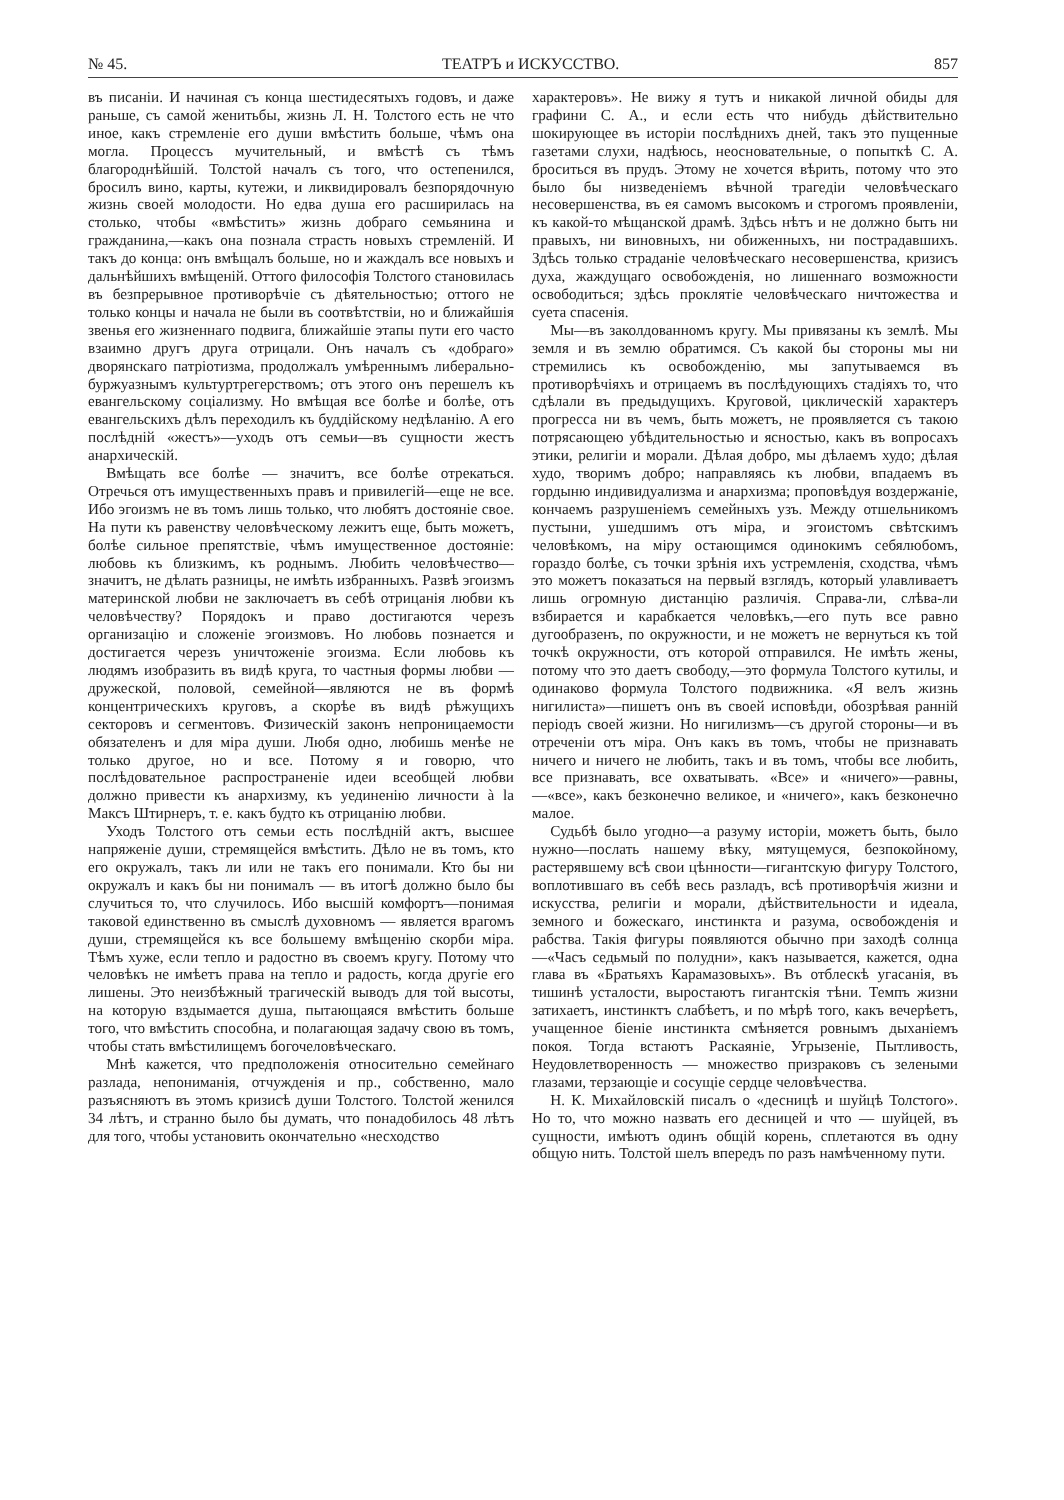№ 45. ТЕАТРЪ и ИСКУССТВО. 857
въ писанiи. И начиная съ конца шестидесятыхъ годовъ, и даже раньше, съ самой женитьбы, жизнь Л. Н. Толстого есть не что иное, какъ стремленiе его души вмѣстить больше, чѣмъ она могла. Процессъ мучительный, и вмѣстѣ съ тѣмъ благороднѣйшiй. Толстой началъ съ того, что остепенился, бросилъ вино, карты, кутежи, и ликвидировалъ безпорядочную жизнь своей молодости. Но едва душа его расширилась на столько, чтобы «вмѣстить» жизнь добраго семьянина и гражданина,—какъ она познала страсть новыхъ стремленiй. И такъ до конца: онъ вмѣщалъ больше, но и жаждалъ все новыхъ и дальнѣйшихъ вмѣщенiй. Оттого философiя Толстого становилась въ безпрерывное противорѣчiе съ дѣятельностью; оттого не только концы и начала не были въ соотвѣтствiи, но и ближайшiя звенья его жизненнаго подвига, ближайшiе этапы пути его часто взаимно другъ друга отрицали. Онъ началъ съ «добраго» дворянскаго патрiотизма, продолжалъ умѣреннымъ либерально-буржуазнымъ культуртрегерствомъ; отъ этого онъ перешелъ къ евангельскому соцiализму. Но вмѣщая все болѣе и болѣе, отъ евангельскихъ дѣлъ переходилъ къ буддiйскому недѣланiю. А его послѣднiй «жестъ»—уходъ отъ семьи—въ сущности жестъ анархическiй.
Вмѣщать все болѣе — значитъ, все болѣе отрекаться. Отречься отъ имущественныхъ правъ и привилегiй—еще не все. Ибо эгоизмъ не въ томъ лишь только, что любятъ достоянiе свое. На пути къ равенству человѣческому лежитъ еще, быть можетъ, болѣе сильное препятствiе, чѣмъ имущественное достоянiе: любовь къ близкимъ, къ роднымъ. Любить человѣчество—значитъ, не дѣлать разницы, не имѣть избранныхъ. Развѣ эгоизмъ материнской любви не заключаетъ въ себѣ отрицанiя любви къ человѣчеству? Порядокъ и право достигаются черезъ организацiю и сложенiе эгоизмовъ. Но любовь познается и достигается черезъ уничтоженiе эгоизма. Если любовь къ людямъ изобразить въ видѣ круга, то частныя формы любви — дружеской, половой, семейной—являются не въ формѣ концентрическихъ круговъ, а скорѣе въ видѣ рѣжущихъ секторовъ и сегментовъ. Физическiй законъ непроницаемости обязателенъ и для мiра души. Любя одно, любишь менѣе не только другое, но и все. Потому я и говорю, что послѣдовательное распространенiе идеи всеобщей любви должно привести къ анархизму, къ уединенiю личности à la Максъ Штирнеръ, т. е. какъ будто къ отрицанiю любви.
Уходъ Толстого отъ семьи есть послѣднiй актъ, высшее напряженiе души, стремящейся вмѣстить. Дѣло не въ томъ, кто его окружалъ, такъ ли или не такъ его понимали. Кто бы ни окружалъ и какъ бы ни понималъ — въ итогѣ должно было бы случиться то, что случилось. Ибо высшiй комфортъ—понимая таковой единственно въ смыслѣ духовномъ — является врагомъ души, стремящейся къ все большему вмѣщенiю скорби мiра. Тѣмъ хуже, если тепло и радостно въ своемъ кругу. Потому что человѣкъ не имѣетъ права на тепло и радость, когда другiе его лишены. Это неизбѣжный трагическiй выводъ для той высоты, на которую вздымается душа, пытающаяся вмѣстить больше того, что вмѣстить способна, и полагающая задачу свою въ томъ, чтобы стать вмѣстилищемъ богочеловѣческаго.
Мнѣ кажется, что предположенiя относительно семейнаго разлада, непониманiя, отчужденiя и пр., собственно, мало разъясняютъ въ этомъ кризисѣ души Толстого. Толстой женился 34 лѣтъ, и странно было бы думать, что понадобилось 48 лѣтъ для того, чтобы установить окончательно «несходство
характеровъ». Не вижу я тутъ и никакой личной обиды для графини С. А., и если есть что нибудь дѣйствительно шокирующее въ исторiи послѣднихъ дней, такъ это пущенные газетами слухи, надѣюсь, неосновательные, о попыткѣ С. А. броситься въ прудъ. Этому не хочется вѣрить, потому что это было бы низведенiемъ вѣчной трагедiи человѣческаго несовершенства, въ ея самомъ высокомъ и строгомъ проявленiи, къ какой-то мѣщанской драмѣ. Здѣсь нѣтъ и не должно быть ни правыхъ, ни виновныхъ, ни обиженныхъ, ни пострадавшихъ. Здѣсь только страданiе человѣческаго несовершенства, кризисъ духа, жаждущаго освобожденiя, но лишеннаго возможности освободиться; здѣсь проклятiе человѣческаго ничтожества и суета спасенiя.
Мы—въ заколдованномъ кругу. Мы привязаны къ землѣ. Мы земля и въ землю обратимся. Съ какой бы стороны мы ни стремились къ освобожденiю, мы запутываемся въ противорѣчiяхъ и отрицаемъ въ послѣдующихъ стадiяхъ то, что сдѣлали въ предыдущихъ. Круговой, циклическiй характеръ прогресса ни въ чемъ, быть можетъ, не проявляется съ такою потрясающею убѣдительностью и ясностью, какъ въ вопросахъ этики, религiи и морали. Дѣлая добро, мы дѣлаемъ худо; дѣлая худо, творимъ добро; направляясь къ любви, впадаемъ въ гордыню индивидуализма и анархизма; проповѣдуя воздержанiе, кончаемъ разрушенiемъ семейныхъ узъ. Между отшельникомъ пустыни, ушедшимъ отъ мiра, и эгоистомъ свѣтскимъ человѣкомъ, на мiру остающимся одинокимъ себялюбомъ, гораздо болѣе, съ точки зрѣнiя ихъ устремленiя, сходства, чѣмъ это можетъ показаться на первый взглядъ, который улавливаетъ лишь огромную дистанцiю различiя. Справа-ли, слѣва-ли взбирается и карабкается человѣкъ,—его путь все равно дугообразенъ, по окружности, и не можетъ не вернуться къ той точкѣ окружности, отъ которой отправился. Не имѣть жены, потому что это даетъ свободу,—это формула Толстого кутилы, и одинаково формула Толстого подвижника. «Я велъ жизнь нигилиста»—пишетъ онъ въ своей исповѣди, обозрѣвая раннiй перiодъ своей жизни. Но нигилизмъ—съ другой стороны—и въ отреченiи отъ мiра. Онъ какъ въ томъ, чтобы не признавать ничего и ничего не любить, такъ и въ томъ, чтобы все любить, все признавать, все охватывать. «Все» и «ничего»—равны,—«все», какъ безконечно великое, и «ничего», какъ безконечно малое.
Судьбѣ было угодно—а разуму исторiи, можетъ быть, было нужно—послать нашему вѣку, мятущемуся, безпокойному, растерявшему всѣ свои цѣнности—гигантскую фигуру Толстого, воплотившаго въ себѣ весь разладъ, всѣ противорѣчiя жизни и искусства, религiи и морали, дѣйствительности и идеала, земного и божескаго, инстинкта и разума, освобожденiя и рабства. Такiя фигуры появляются обычно при заходѣ солнца—«Часъ седьмый по полудни», какъ называется, кажется, одна глава въ «Братьяхъ Карамазовыхъ». Въ отблескѣ угасанiя, въ тишинѣ усталости, выростаютъ гигантскiя тѣни. Темпъ жизни затихаетъ, инстинктъ слабѣетъ, и по мѣрѣ того, какъ вечерѣетъ, учащенное бiенiе инстинкта смѣняется ровнымъ дыханiемъ покоя. Тогда встаютъ Раскаянiе, Угрызенiе, Пытливость, Неудовлетворенность — множество призраковъ съ зелеными глазами, терзающiе и сосущiе сердце человѣчества.
Н. К. Михайловскiй писалъ о «десницѣ и шуйцѣ Толстого». Но то, что можно назвать его десницей и что — шуйцей, въ сущности, имѣютъ одинъ общiй корень, сплетаются въ одну общую нить. Толстой шелъ впередъ по разъ намѣченному пути.